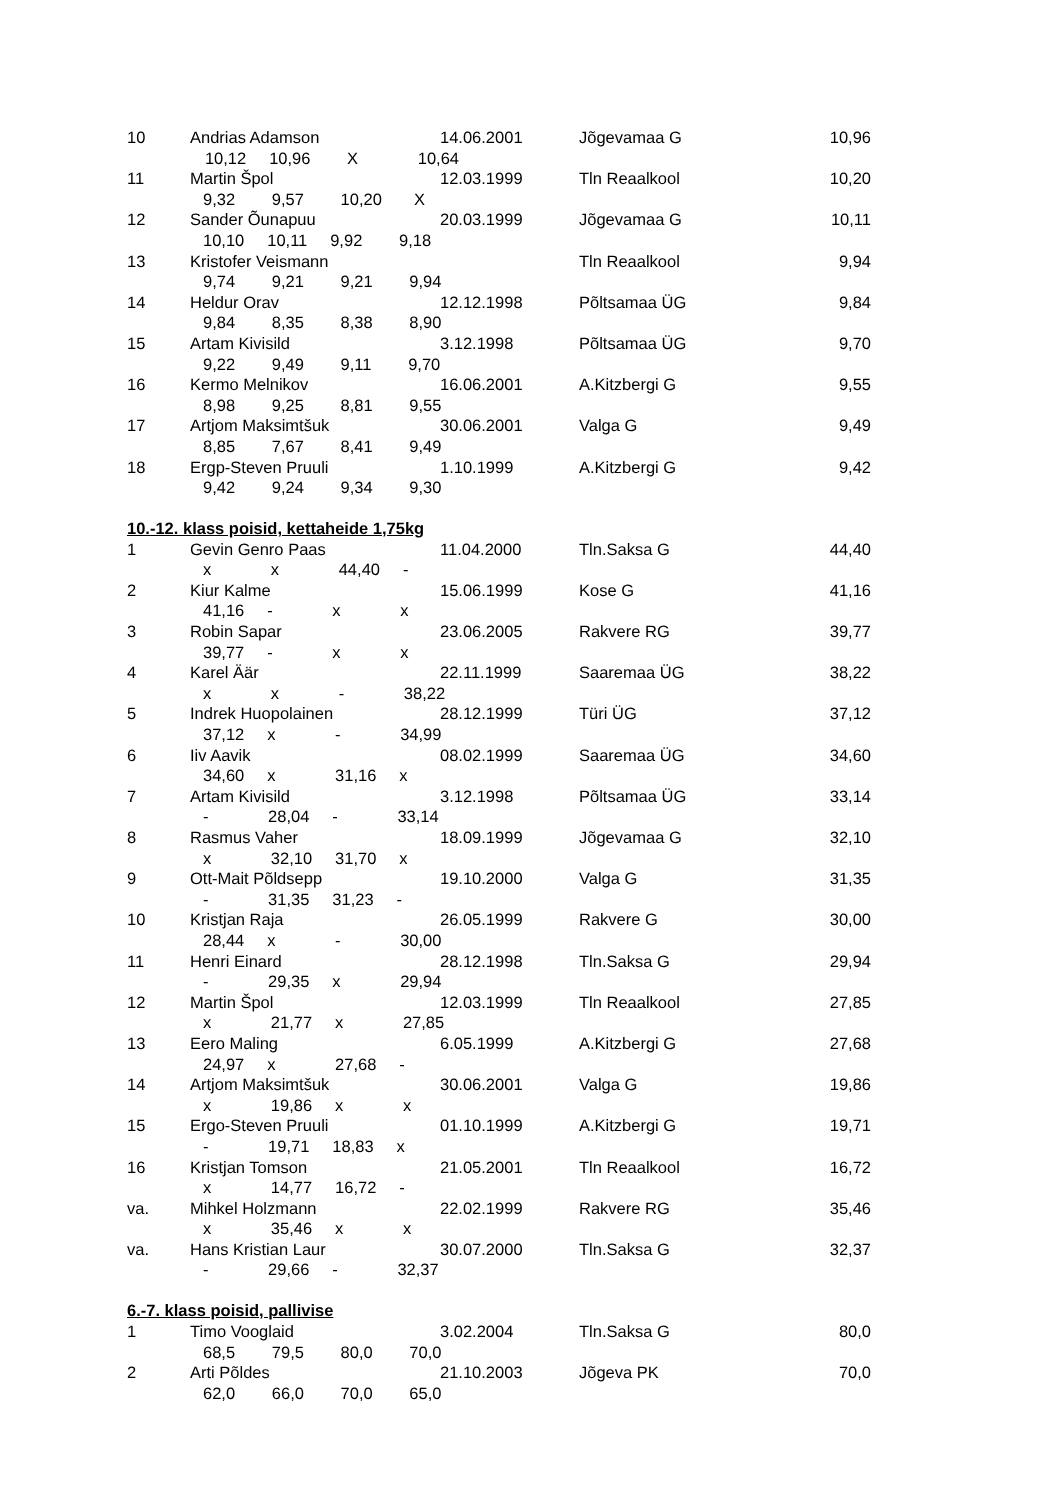| 10 | Andrias Adamson | 14.06.2001 | Jõgevamaa G | 10,96 |
| 10,12 10,96 X 10,64 | | | | |
| 11 | Martin Špol | 12.03.1999 | Tln Reaalkool | 10,20 |
| 9,32 9,57 10,20 X | | | | |
| 12 | Sander Õunapuu | 20.03.1999 | Jõgevamaa G | 10,11 |
| 10,10 10,11 9,92 9,18 | | | | |
| 13 | Kristofer Veismann | | Tln Reaalkool | 9,94 |
| 9,74 9,21 9,21 9,94 | | | | |
| 14 | Heldur Orav | 12.12.1998 | Põltsamaa ÜG | 9,84 |
| 9,84 8,35 8,38 8,90 | | | | |
| 15 | Artam Kivisild | 3.12.1998 | Põltsamaa ÜG | 9,70 |
| 9,22 9,49 9,11 9,70 | | | | |
| 16 | Kermo Melnikov | 16.06.2001 | A.Kitzbergi G | 9,55 |
| 8,98 9,25 8,81 9,55 | | | | |
| 17 | Artjom Maksimtšuk | 30.06.2001 | Valga G | 9,49 |
| 8,85 7,67 8,41 9,49 | | | | |
| 18 | Ergp-Steven Pruuli | 1.10.1999 | A.Kitzbergi G | 9,42 |
| 9,42 9,24 9,34 9,30 | | | | |
10.-12. klass poisid, kettaheide 1,75kg
| 1 | Gevin Genro Paas | 11.04.2000 | Tln.Saksa G | 44,40 |
| x x 44,40 - | | | | |
| 2 | Kiur Kalme | 15.06.1999 | Kose G | 41,16 |
| 41,16 - x x | | | | |
| 3 | Robin Sapar | 23.06.2005 | Rakvere RG | 39,77 |
| 39,77 - x x | | | | |
| 4 | Karel Äär | 22.11.1999 | Saaremaa ÜG | 38,22 |
| x x - 38,22 | | | | |
| 5 | Indrek Huopolainen | 28.12.1999 | Türi ÜG | 37,12 |
| 37,12 x - 34,99 | | | | |
| 6 | Iiv Aavik | 08.02.1999 | Saaremaa ÜG | 34,60 |
| 34,60 x 31,16 x | | | | |
| 7 | Artam Kivisild | 3.12.1998 | Põltsamaa ÜG | 33,14 |
| - 28,04 - 33,14 | | | | |
| 8 | Rasmus Vaher | 18.09.1999 | Jõgevamaa G | 32,10 |
| x 32,10 31,70 x | | | | |
| 9 | Ott-Mait Põldsepp | 19.10.2000 | Valga G | 31,35 |
| - 31,35 31,23 - | | | | |
| 10 | Kristjan Raja | 26.05.1999 | Rakvere G | 30,00 |
| 28,44 x - 30,00 | | | | |
| 11 | Henri Einard | 28.12.1998 | Tln.Saksa G | 29,94 |
| - 29,35 x 29,94 | | | | |
| 12 | Martin Špol | 12.03.1999 | Tln Reaalkool | 27,85 |
| x 21,77 x 27,85 | | | | |
| 13 | Eero Maling | 6.05.1999 | A.Kitzbergi G | 27,68 |
| 24,97 x 27,68 - | | | | |
| 14 | Artjom Maksimtšuk | 30.06.2001 | Valga G | 19,86 |
| x 19,86 x x | | | | |
| 15 | Ergo-Steven Pruuli | 01.10.1999 | A.Kitzbergi G | 19,71 |
| - 19,71 18,83 x | | | | |
| 16 | Kristjan Tomson | 21.05.2001 | Tln Reaalkool | 16,72 |
| x 14,77 16,72 - | | | | |
| va. | Mihkel Holzmann | 22.02.1999 | Rakvere RG | 35,46 |
| x 35,46 x x | | | | |
| va. | Hans Kristian Laur | 30.07.2000 | Tln.Saksa G | 32,37 |
| - 29,66 - 32,37 | | | | |
6.-7. klass poisid, pallivise
| 1 | Timo Vooglaid | 3.02.2004 | Tln.Saksa G | 80,0 |
| 68,5 79,5 80,0 70,0 | | | | |
| 2 | Arti Põldes | 21.10.2003 | Jõgeva PK | 70,0 |
| 62,0 66,0 70,0 65,0 | | | | |